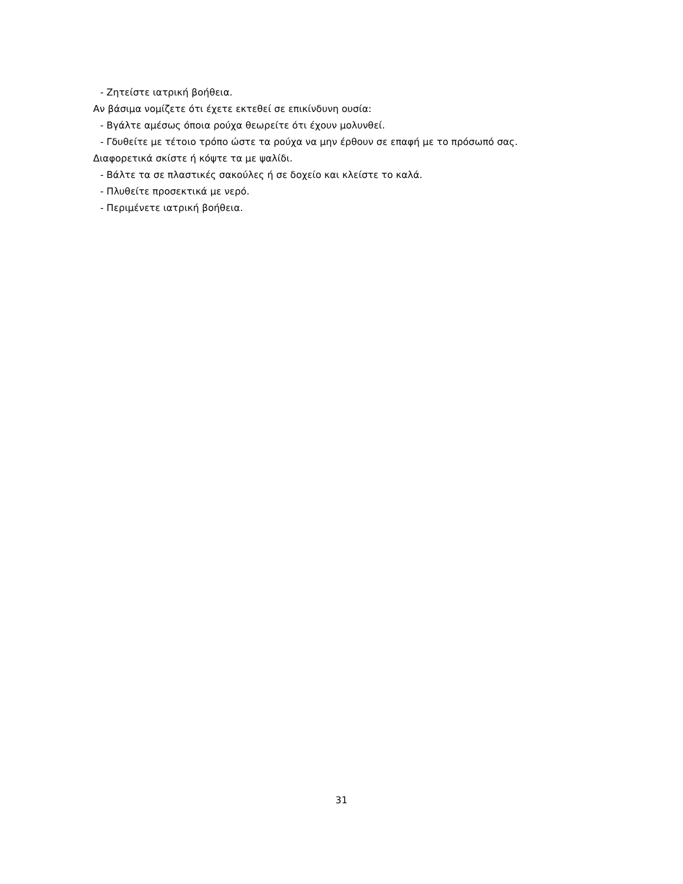- Ζητείστε ιατρική βοήθεια.
Αν βάσιμα νομίζετε ότι έχετε εκτεθεί σε επικίνδυνη ουσία:
- Βγάλτε αμέσως όποια ρούχα θεωρείτε ότι έχουν μολυνθεί.
- Γδυθείτε με τέτοιο τρόπο ώστε τα ρούχα να μην έρθουν σε επαφή με το πρόσωπό σας.
Διαφορετικά σκίστε ή κόψτε τα με ψαλίδι.
- Βάλτε τα σε πλαστικές σακούλες ή σε δοχείο και κλείστε το καλά.
- Πλυθείτε προσεκτικά με νερό.
- Περιμένετε ιατρική βοήθεια.
31